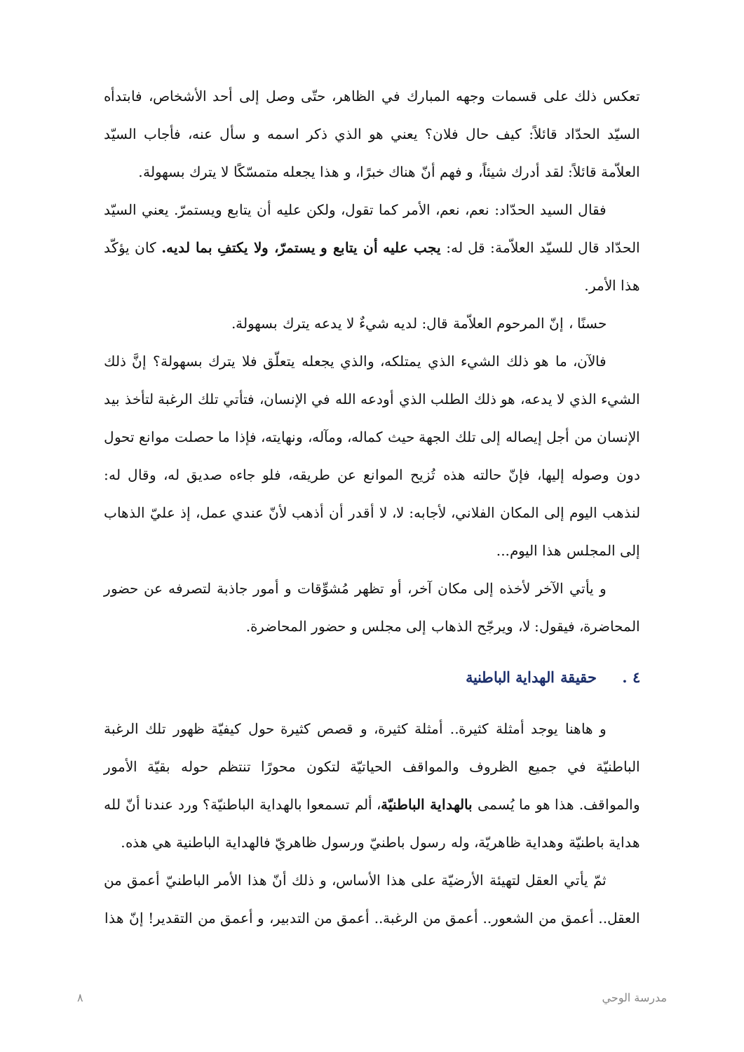تعكس ذلك على قسمات وجهه المبارك في الظاهر، حتّى وصل إلى أحد الأشخاص، فابتدأه السيّد الحدّاد قائلاً: كيف حال فلان؟ يعني هو الذي ذكر اسمه و سأل عنه، فأجاب السيّد العلاّمة قائلاً: لقد أدرك شيئاً، و فهم أنّ هناك خبرًا، و هذا يجعله متمسّكًا لا يترك بسهولة.
فقال السيد الحدّاد: نعم، نعم، الأمر كما تقول، ولكن عليه أن يتابع ويستمرّ. يعني السيّد الحدّاد قال للسيّد العلاّمة: قل له: يجب عليه أن يتابع و يستمرّ، ولا يكتفِ بما لديه. كان يؤكّد هذا الأمر.
حسنًا ، إنّ المرحوم العلاّمة قال: لديه شيءٌ لا يدعه يترك بسهولة.
فالآن، ما هو ذلك الشيء الذي يمتلكه، والذي يجعله يتعلّق فلا يترك بسهولة؟ إنَّ ذلك الشيء الذي لا يدعه، هو ذلك الطلب الذي أودعه الله في الإنسان، فتأتي تلك الرغبة لتأخذ بيد الإنسان من أجل إيصاله إلى تلك الجهة حيث كماله، ومآله، ونهايته، فإذا ما حصلت موانع تحول دون وصوله إليها، فإنّ حالته هذه تُزيح الموانع عن طريقه، فلو جاءه صديق له، وقال له: لنذهب اليوم إلى المكان الفلاني، لأجابه: لا، لا أقدر أن أذهب لأنّ عندي عمل، إذ عليّ الذهاب إلى المجلس هذا اليوم...
و يأتي الآخر لأخذه إلى مكان آخر، أو تظهر مُشوِّقات و أمور جاذبة لتصرفه عن حضور المحاضرة، فيقول: لا، ويرجّح الذهاب إلى مجلس و حضور المحاضرة.
٤ . حقيقة الهداية الباطنية
و هاهنا يوجد أمثلة كثيرة.. أمثلة كثيرة، و قصص كثيرة حول كيفيّة ظهور تلك الرغبة الباطنيّة في جميع الظروف والمواقف الحياتيّة لتكون محورًا تنتظم حوله بقيّة الأمور والمواقف. هذا هو ما يُسمى بالهداية الباطنيّة، ألم تسمعوا بالهداية الباطنيّة؟ ورد عندنا أنّ لله هداية باطنيّة وهداية ظاهريّة، وله رسول باطنيّ ورسول ظاهريّ فالهداية الباطنية هي هذه.
ثمّ يأتي العقل لتهيئة الأرضيّة على هذا الأساس، و ذلك أنّ هذا الأمر الباطنيّ أعمق من العقل.. أعمق من الشعور.. أعمق من الرغبة.. أعمق من التدبير، و أعمق من التقدير! إنّ هذا
مدرسة الوحي ٨